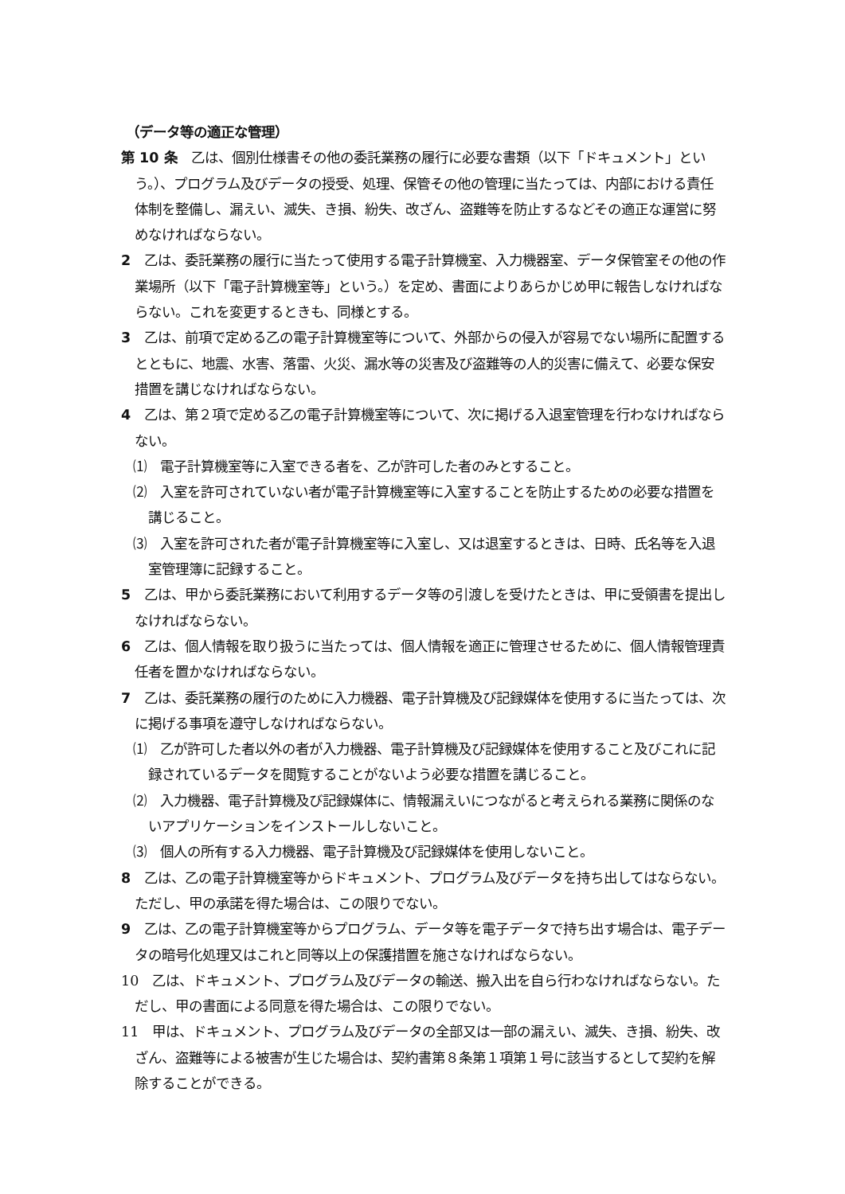（データ等の適正な管理）
第 10 条　乙は、個別仕様書その他の委託業務の履行に必要な書類（以下「ドキュメント」という。）、プログラム及びデータの授受、処理、保管その他の管理に当たっては、内部における責任体制を整備し、漏えい、滅失、き損、紛失、改ざん、盗難等を防止するなどその適正な運営に努めなければならない。
2　乙は、委託業務の履行に当たって使用する電子計算機室、入力機器室、データ保管室その他の作業場所（以下「電子計算機室等」という。）を定め、書面によりあらかじめ甲に報告しなければならない。これを変更するときも、同様とする。
3　乙は、前項で定める乙の電子計算機室等について、外部からの侵入が容易でない場所に配置するとともに、地震、水害、落雷、火災、漏水等の災害及び盗難等の人的災害に備えて、必要な保安措置を講じなければならない。
4　乙は、第２項で定める乙の電子計算機室等について、次に掲げる入退室管理を行わなければならない。
⑴　電子計算機室等に入室できる者を、乙が許可した者のみとすること。
⑵　入室を許可されていない者が電子計算機室等に入室することを防止するための必要な措置を講じること。
⑶　入室を許可された者が電子計算機室等に入室し、又は退室するときは、日時、氏名等を入退室管理簿に記録すること。
5　乙は、甲から委託業務において利用するデータ等の引渡しを受けたときは、甲に受領書を提出しなければならない。
6　乙は、個人情報を取り扱うに当たっては、個人情報を適正に管理させるために、個人情報管理責任者を置かなければならない。
7　乙は、委託業務の履行のために入力機器、電子計算機及び記録媒体を使用するに当たっては、次に掲げる事項を遵守しなければならない。
⑴　乙が許可した者以外の者が入力機器、電子計算機及び記録媒体を使用すること及びこれに記録されているデータを閲覧することがないよう必要な措置を講じること。
⑵　入力機器、電子計算機及び記録媒体に、情報漏えいにつながると考えられる業務に関係のないアプリケーションをインストールしないこと。
⑶　個人の所有する入力機器、電子計算機及び記録媒体を使用しないこと。
8　乙は、乙の電子計算機室等からドキュメント、プログラム及びデータを持ち出してはならない。ただし、甲の承諾を得た場合は、この限りでない。
9　乙は、乙の電子計算機室等からプログラム、データ等を電子データで持ち出す場合は、電子データの暗号化処理又はこれと同等以上の保護措置を施さなければならない。
10　乙は、ドキュメント、プログラム及びデータの輸送、搬入出を自ら行わなければならない。ただし、甲の書面による同意を得た場合は、この限りでない。
11　甲は、ドキュメント、プログラム及びデータの全部又は一部の漏えい、滅失、き損、紛失、改ざん、盗難等による被害が生じた場合は、契約書第８条第１項第１号に該当するとして契約を解除することができる。